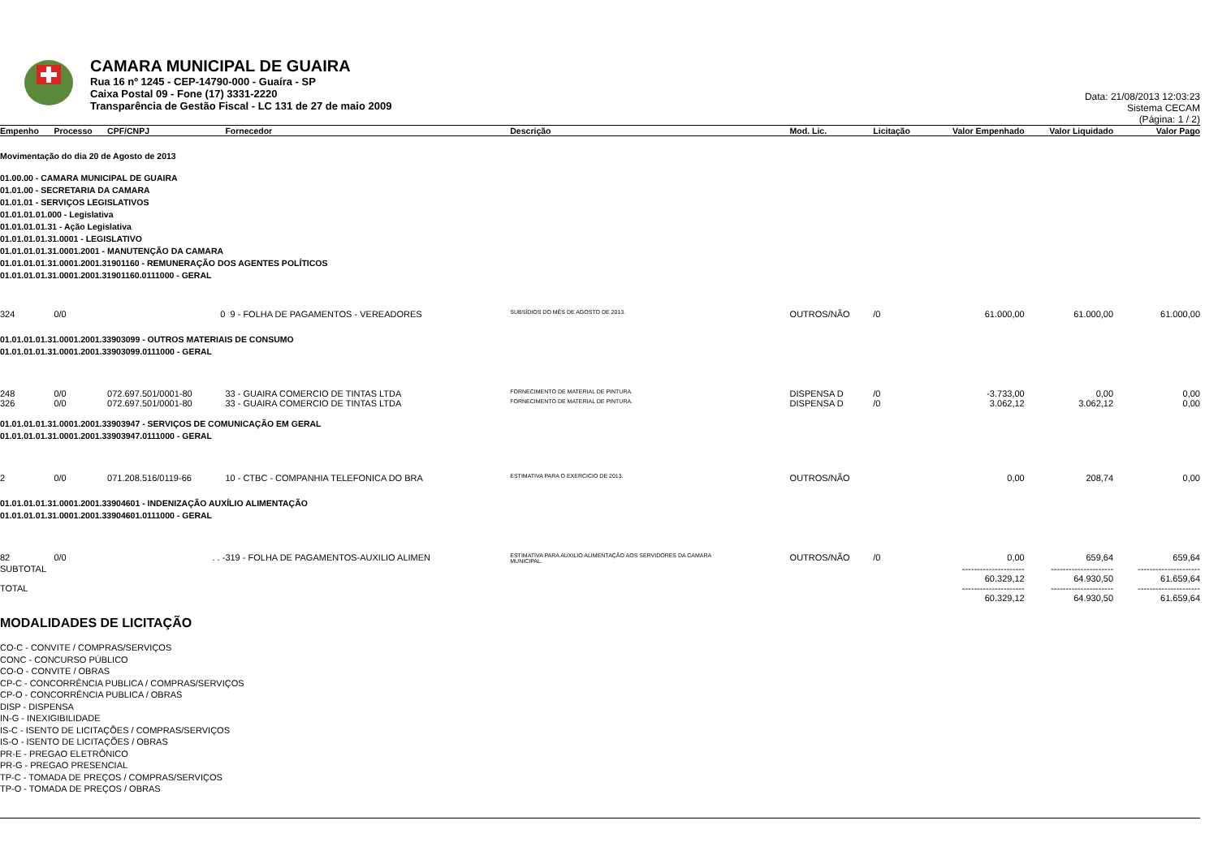CAMARA MUNICIPAL DE GUAIRA
Rua 16 nº 1245 - CEP-14790-000 - Guaíra - SP
Caixa Postal 09 - Fone (17) 3331-2220
Transparência de Gestão Fiscal - LC 131 de 27 de maio 2009
Data: 21/08/2013 12:03:23
Sistema CECAM
(Página: 1 / 2)
| Empenho | Processo | CPF/CNPJ | Fornecedor | Descrição | Mod. Lic. | Licitação | Valor Empenhado | Valor Liquidado | Valor Pago |
| --- | --- | --- | --- | --- | --- | --- | --- | --- | --- |
| Movimentação do dia 20 de Agosto de 2013 | | | | | | | | | |
| 01.00.00 - CAMARA MUNICIPAL DE GUAIRA 01.01.00 - SECRETARIA DA CAMARA 01.01.01 - SERVIÇOS LEGISLATIVOS 01.01.01.01.000 - Legislativa 01.01.01.01.31 - Ação Legislativa 01.01.01.01.31.0001 - LEGISLATIVO 01.01.01.01.31.0001.2001 - MANUTENÇÃO DA CAMARA 01.01.01.01.31.0001.2001.31901160 - REMUNERAÇÃO DOS AGENTES POLÍTICOS 01.01.01.01.31.0001.2001.31901160.0111000 - GERAL | | | | | | | | | |
| 324 | 0/0 | 0 | 9 - FOLHA DE PAGAMENTOS - VEREADORES | SUBSÍDIOS DO MÊS DE AGOSTO DE 2013. | OUTROS/NÃO | /0 | 61.000,00 | 61.000,00 | 61.000,00 |
| 01.01.01.01.31.0001.2001.33903099 - OUTROS MATERIAIS DE CONSUMO 01.01.01.01.31.0001.2001.33903099.0111000 - GERAL | | | | | | | | | |
| 248 | 0/0 | 072.697.501/0001-80 | 33 - GUAIRA COMERCIO DE TINTAS LTDA | FORNECIMENTO DE MATERIAL DE PINTURA. | DISPENSA D | /0 | -3.733,00 | 0,00 | 0,00 |
| 326 | 0/0 | 072.697.501/0001-80 | 33 - GUAIRA COMERCIO DE TINTAS LTDA | FORNECIMENTO DE MATERIAL DE PINTURA. | DISPENSA D | /0 | 3.062,12 | 3.062,12 | 0,00 |
| 01.01.01.01.31.0001.2001.33903947 - SERVIÇOS DE COMUNICAÇÃO EM GERAL 01.01.01.01.31.0001.2001.33903947.0111000 - GERAL | | | | | | | | | |
| 2 | 0/0 | 071.208.516/0119-66 | 10 - CTBC - COMPANHIA TELEFONICA DO BRA | ESTIMATIVA PARA O EXERCICIO DE 2013. | OUTROS/NÃO | | 0,00 | 208,74 | 0,00 |
| 01.01.01.01.31.0001.2001.33904601 - INDENIZAÇÃO AUXÍLIO ALIMENTAÇÃO 01.01.01.01.31.0001.2001.33904601.0111000 - GERAL | | | | | | | | | |
| 82 | 0/0 | . . - | 319 - FOLHA DE PAGAMENTOS-AUXILIO ALIMEN | ESTIMATIVA PARA AUXILIO ALIMENTAÇÃO AOS SERVIDORES DA CAMARA MUNICIPAL. | OUTROS/NÃO | /0 | 0,00 | 659,64 | 659,64 |
| SUBTOTAL | | | | | | | --------------------- 60.329,12 | --------------------- 64.930,50 | --------------------- 61.659,64 |
| TOTAL | | | | | | | --------------------- 60.329,12 | --------------------- 64.930,50 | --------------------- 61.659,64 |
MODALIDADES DE LICITAÇÃO
CO-C - CONVITE / COMPRAS/SERVIÇOS
CONC - CONCURSO PÚBLICO
CO-O - CONVITE / OBRAS
CP-C - CONCORRÊNCIA PUBLICA / COMPRAS/SERVIÇOS
CP-O - CONCORRÊNCIA PUBLICA / OBRAS
DISP - DISPENSA
IN-G - INEXIGIBILIDADE
IS-C - ISENTO DE LICITAÇÕES / COMPRAS/SERVIÇOS
IS-O - ISENTO DE LICITAÇÕES / OBRAS
PR-E - PREGAO ELETRÔNICO
PR-G - PREGAO PRESENCIAL
TP-C - TOMADA DE PREÇOS / COMPRAS/SERVIÇOS
TP-O - TOMADA DE PREÇOS / OBRAS